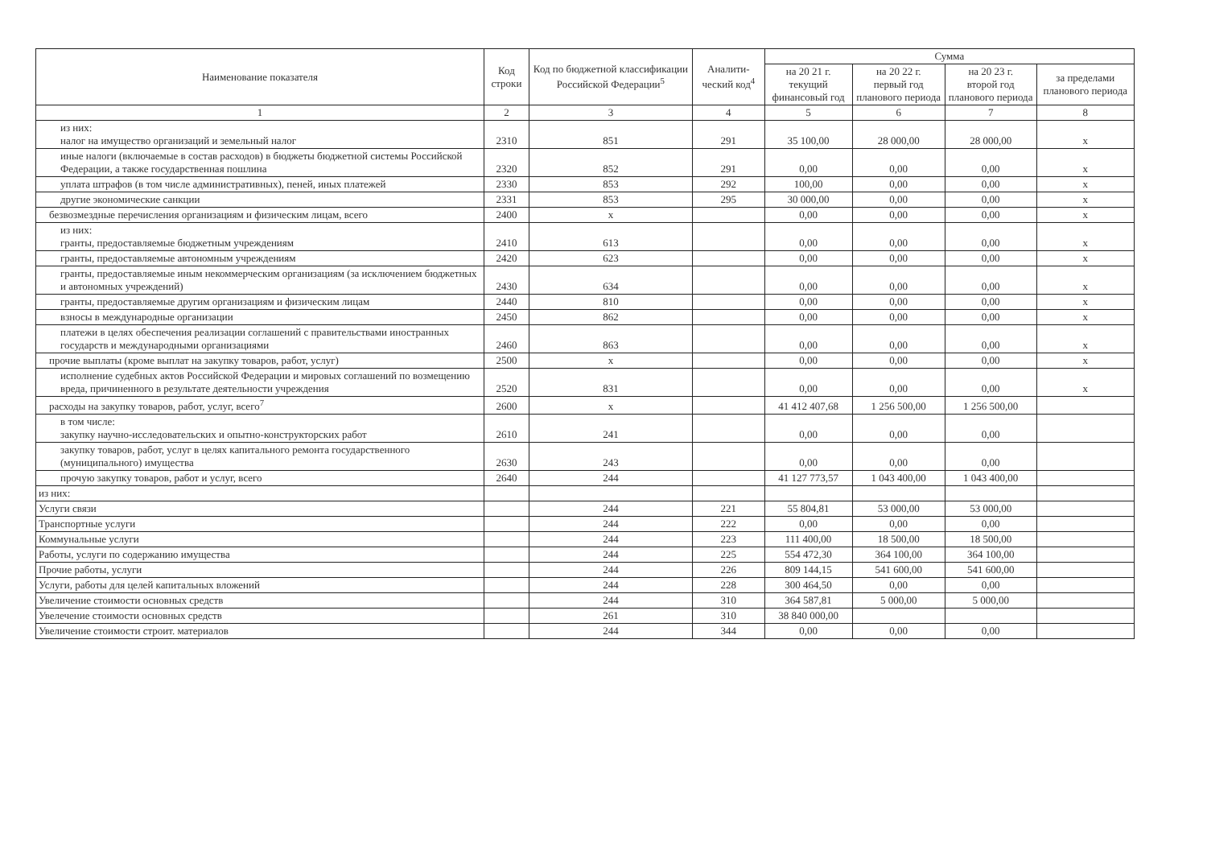| Наименование показателя | Код строки | Код по бюджетной классификации Российской Федерации<sup>5</sup> | Аналити-ческий код<sup>4</sup> | Сумма | | | |
| --- | --- | --- | --- | --- | --- | --- | --- |
| | | | | на 20 21 г. текущий финансовый год | на 20 22 г. первый год планового периода | на 20 23 г. второй год планового периода | за пределами планового периода |
| 1 | 2 | 3 | 4 | 5 | 6 | 7 | 8 |
| из них: налог на имущество организаций и земельный налог | 2310 | 851 | 291 | 35 100,00 | 28 000,00 | 28 000,00 | x |
| иные налоги (включаемые в состав расходов) в бюджеты бюджетной системы Российской Федерации, а также государственная пошлина | 2320 | 852 | 291 | 0,00 | 0,00 | 0,00 | x |
| уплата штрафов (в том числе административных), пеней, иных платежей | 2330 | 853 | 292 | 100,00 | 0,00 | 0,00 | x |
| другие экономические санкции | 2331 | 853 | 295 | 30 000,00 | 0,00 | 0,00 | x |
| безвозмездные перечисления организациям и физическим лицам, всего | 2400 | x | | 0,00 | 0,00 | 0,00 | x |
| из них: гранты, предоставляемые бюджетным учреждениям | 2410 | 613 | | 0,00 | 0,00 | 0,00 | x |
| гранты, предоставляемые автономным учреждениям | 2420 | 623 | | 0,00 | 0,00 | 0,00 | x |
| гранты, предоставляемые иным некоммерческим организациям (за исключением бюджетных и автономных учреждений) | 2430 | 634 | | 0,00 | 0,00 | 0,00 | x |
| гранты, предоставляемые другим организациям и физическим лицам | 2440 | 810 | | 0,00 | 0,00 | 0,00 | x |
| взносы в международные организации | 2450 | 862 | | 0,00 | 0,00 | 0,00 | x |
| платежи в целях обеспечения реализации соглашений с правительствами иностранных государств и международными организациями | 2460 | 863 | | 0,00 | 0,00 | 0,00 | x |
| прочие выплаты (кроме выплат на закупку товаров, работ, услуг) | 2500 | x | | 0,00 | 0,00 | 0,00 | x |
| исполнение судебных актов Российской Федерации и мировых соглашений по возмещению вреда, причиненного в результате деятельности учреждения | 2520 | 831 | | 0,00 | 0,00 | 0,00 | x |
| расходы на закупку товаров, работ, услуг, всего<sup>7</sup> | 2600 | x | | 41 412 407,68 | 1 256 500,00 | 1 256 500,00 | |
| в том числе: закупку научно-исследовательских и опытно-конструкторских работ | 2610 | 241 | | 0,00 | 0,00 | 0,00 | |
| закупку товаров, работ, услуг в целях капитального ремонта государственного (муниципального) имущества | 2630 | 243 | | 0,00 | 0,00 | 0,00 | |
| прочую закупку товаров, работ и услуг, всего | 2640 | 244 | | 41 127 773,57 | 1 043 400,00 | 1 043 400,00 | |
| из них: | | | | | | | |
| Услуги связи | | 244 | 221 | 55 804,81 | 53 000,00 | 53 000,00 | |
| Транспортные услуги | | 244 | 222 | 0,00 | 0,00 | 0,00 | |
| Коммунальные услуги | | 244 | 223 | 111 400,00 | 18 500,00 | 18 500,00 | |
| Работы, услуги по содержанию имущества | | 244 | 225 | 554 472,30 | 364 100,00 | 364 100,00 | |
| Прочие работы, услуги | | 244 | 226 | 809 144,15 | 541 600,00 | 541 600,00 | |
| Услуги, работы для целей капитальных вложений | | 244 | 228 | 300 464,50 | 0,00 | 0,00 | |
| Увеличение стоимости основных средств | | 244 | 310 | 364 587,81 | 5 000,00 | 5 000,00 | |
| Увелечение стоимости основных средств | | 261 | 310 | 38 840 000,00 | | | |
| Увеличение стоимости строит. материалов | | 244 | 344 | 0,00 | 0,00 | 0,00 | |